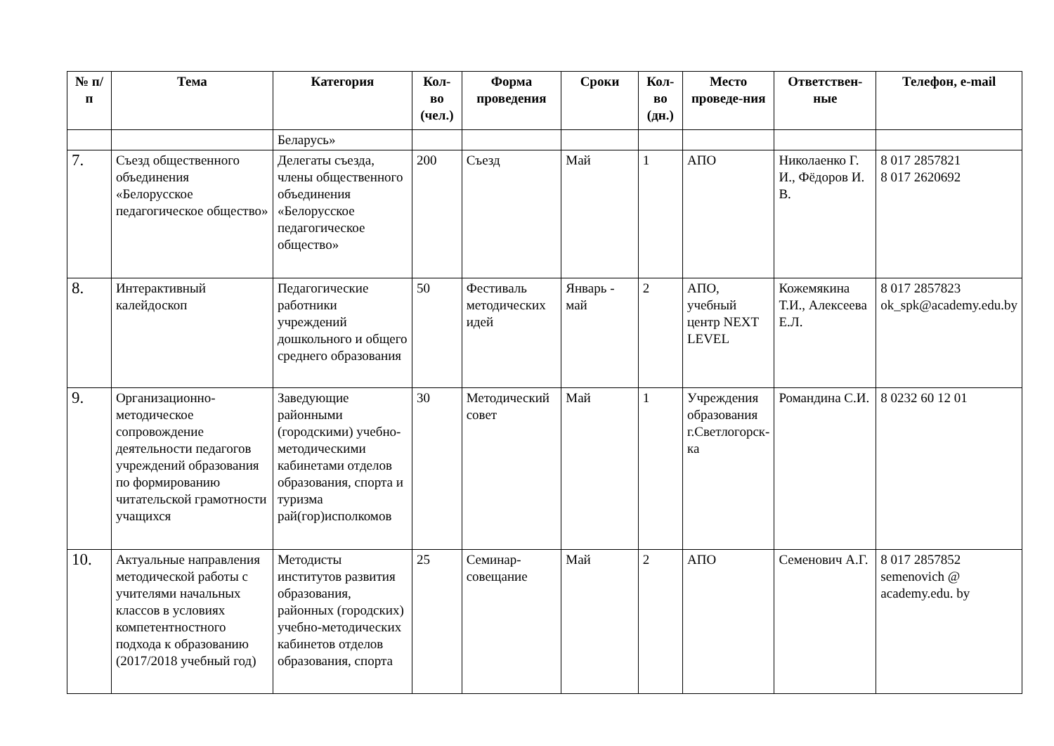| № п/п | Тема | Категория | Кол-во (чел.) | Форма проведения | Сроки | Кол-во (дн.) | Место проведе-ния | Ответствен-ные | Телефон, e-mail |
| --- | --- | --- | --- | --- | --- | --- | --- | --- | --- |
| | | Беларусь» | | | | | | | |
| 7. | Съезд общественного объединения «Белорусское педагогическое общество» | Делегаты съезда, члены общественного объединения «Белорусское педагогическое общество» | 200 | Съезд | Май | 1 | АПО | Николаенко Г. И., Фёдоров И. В. | 8 017 2857821 8 017 2620692 |
| 8. | Интерактивный калейдоскоп | Педагогические работники учреждений дошкольного и общего среднего образования | 50 | Фестиваль методических идей | Январь - май | 2 | АПО, учебный центр NEXT LEVEL | Кожемякина Т.И., Алексеева Е.Л. | 8 017 2857823 ok_spk@academy.edu.by |
| 9. | Организационно-методическое сопровождение деятельности педагогов учреждений образования по формированию читательской грамотности учащихся | Заведующие районными (городскими) учебно-методическими кабинетами отделов образования, спорта и туризма рай(гор)исполкомов | 30 | Методический совет | Май | 1 | Учреждения образования г.Светлогорск-ка | Романдина С.И. | 8 0232 60 12 01 |
| 10. | Актуальные направления методической работы с учителями начальных классов в условиях компетентностного подхода к образованию (2017/2018 учебный год) | Методисты институтов развития образования, районных (городских) учебно-методических кабинетов отделов образования, спорта | 25 | Семинар-совещание | Май | 2 | АПО | Семенович А.Г. | 8 017 2857852 semenovich @ academy.edu. by |